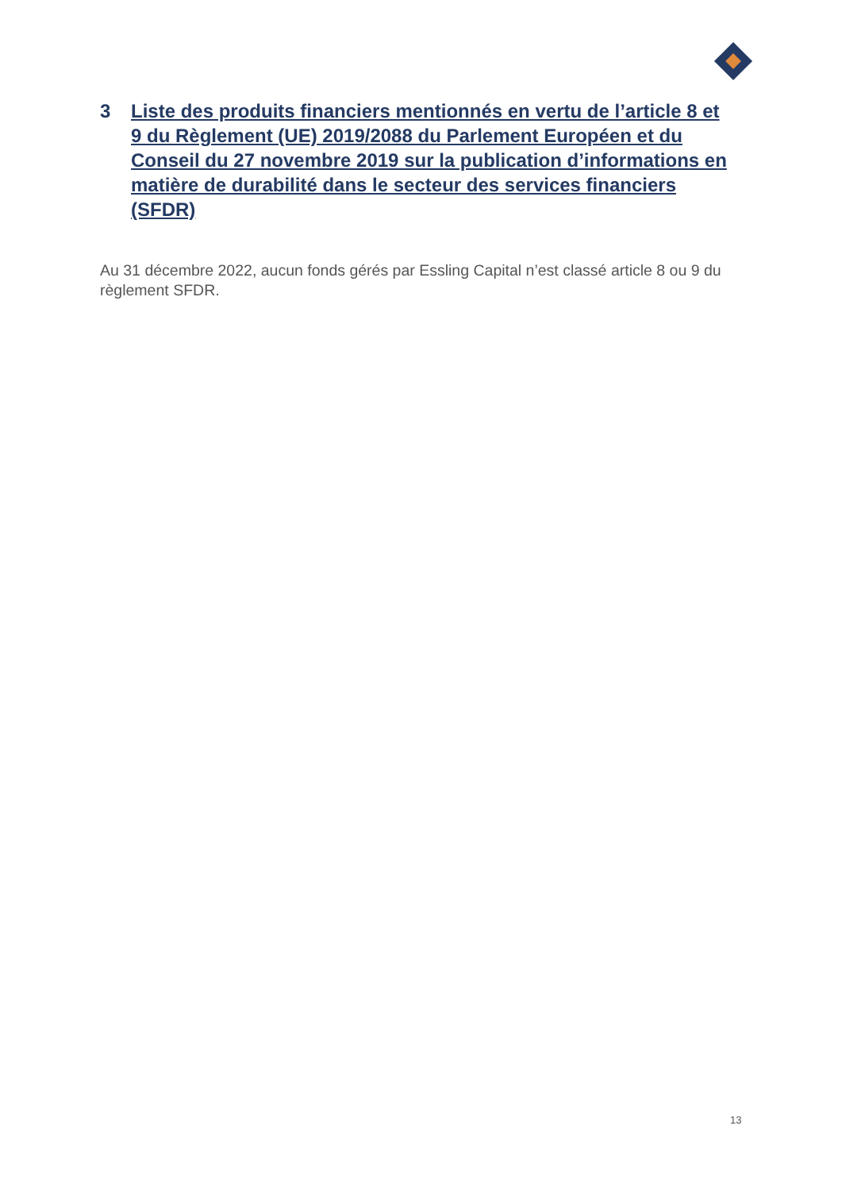3 Liste des produits financiers mentionnés en vertu de l’article 8 et 9 du Règlement (UE) 2019/2088 du Parlement Européen et du Conseil du 27 novembre 2019 sur la publication d’informations en matière de durabilité dans le secteur des services financiers (SFDR)
Au 31 décembre 2022, aucun fonds gérés par Essling Capital n’est classé article 8 ou 9 du règlement SFDR.
13